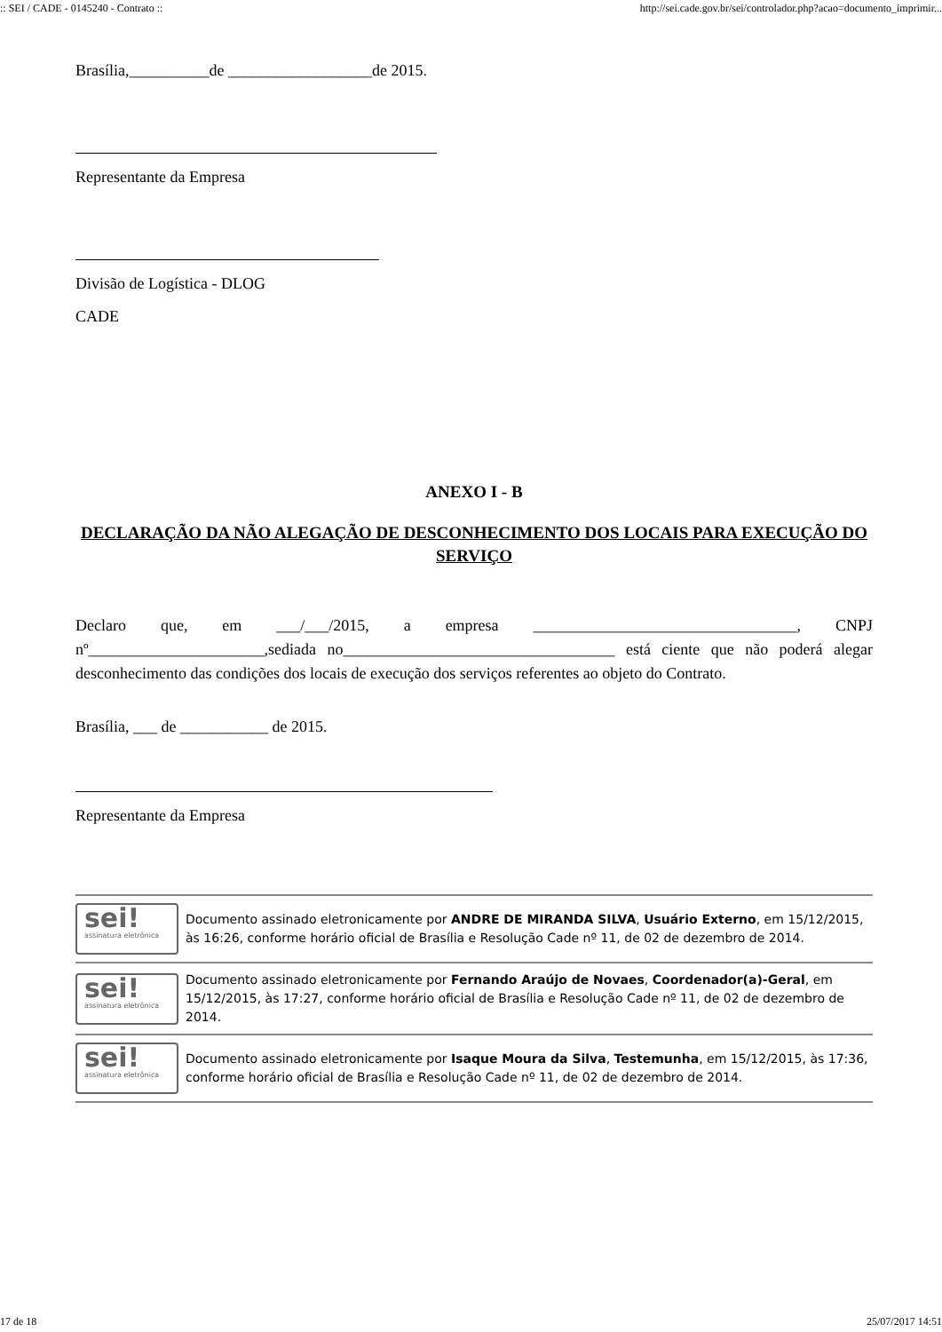:: SEI / CADE - 0145240 - Contrato :: http://sei.cade.gov.br/sei/controlador.php?acao=documento_imprimir...
Brasília,__________de __________________de 2015.
Representante da Empresa
Divisão de Logística - DLOG
CADE
ANEXO I - B
DECLARAÇÃO DA NÃO ALEGAÇÃO DE DESCONHECIMENTO DOS LOCAIS PARA EXECUÇÃO DO SERVIÇO
Declaro que, em ___/___/2015, a empresa _________________________________, CNPJ nº______________________,sediada no__________________________________ está ciente que não poderá alegar desconhecimento das condições dos locais de execução dos serviços referentes ao objeto do Contrato.
Brasília, ___ de ___________ de 2015.
Representante da Empresa
sei!
assinatura eletrônica
Documento assinado eletronicamente por ANDRE DE MIRANDA SILVA, Usuário Externo, em 15/12/2015, às 16:26, conforme horário oficial de Brasília e Resolução Cade nº 11, de 02 de dezembro de 2014.
sei!
assinatura eletrônica
Documento assinado eletronicamente por Fernando Araújo de Novaes, Coordenador(a)-Geral, em 15/12/2015, às 17:27, conforme horário oficial de Brasília e Resolução Cade nº 11, de 02 de dezembro de 2014.
sei!
assinatura eletrônica
Documento assinado eletronicamente por Isaque Moura da Silva, Testemunha, em 15/12/2015, às 17:36, conforme horário oficial de Brasília e Resolução Cade nº 11, de 02 de dezembro de 2014.
17 de 18 25/07/2017 14:51